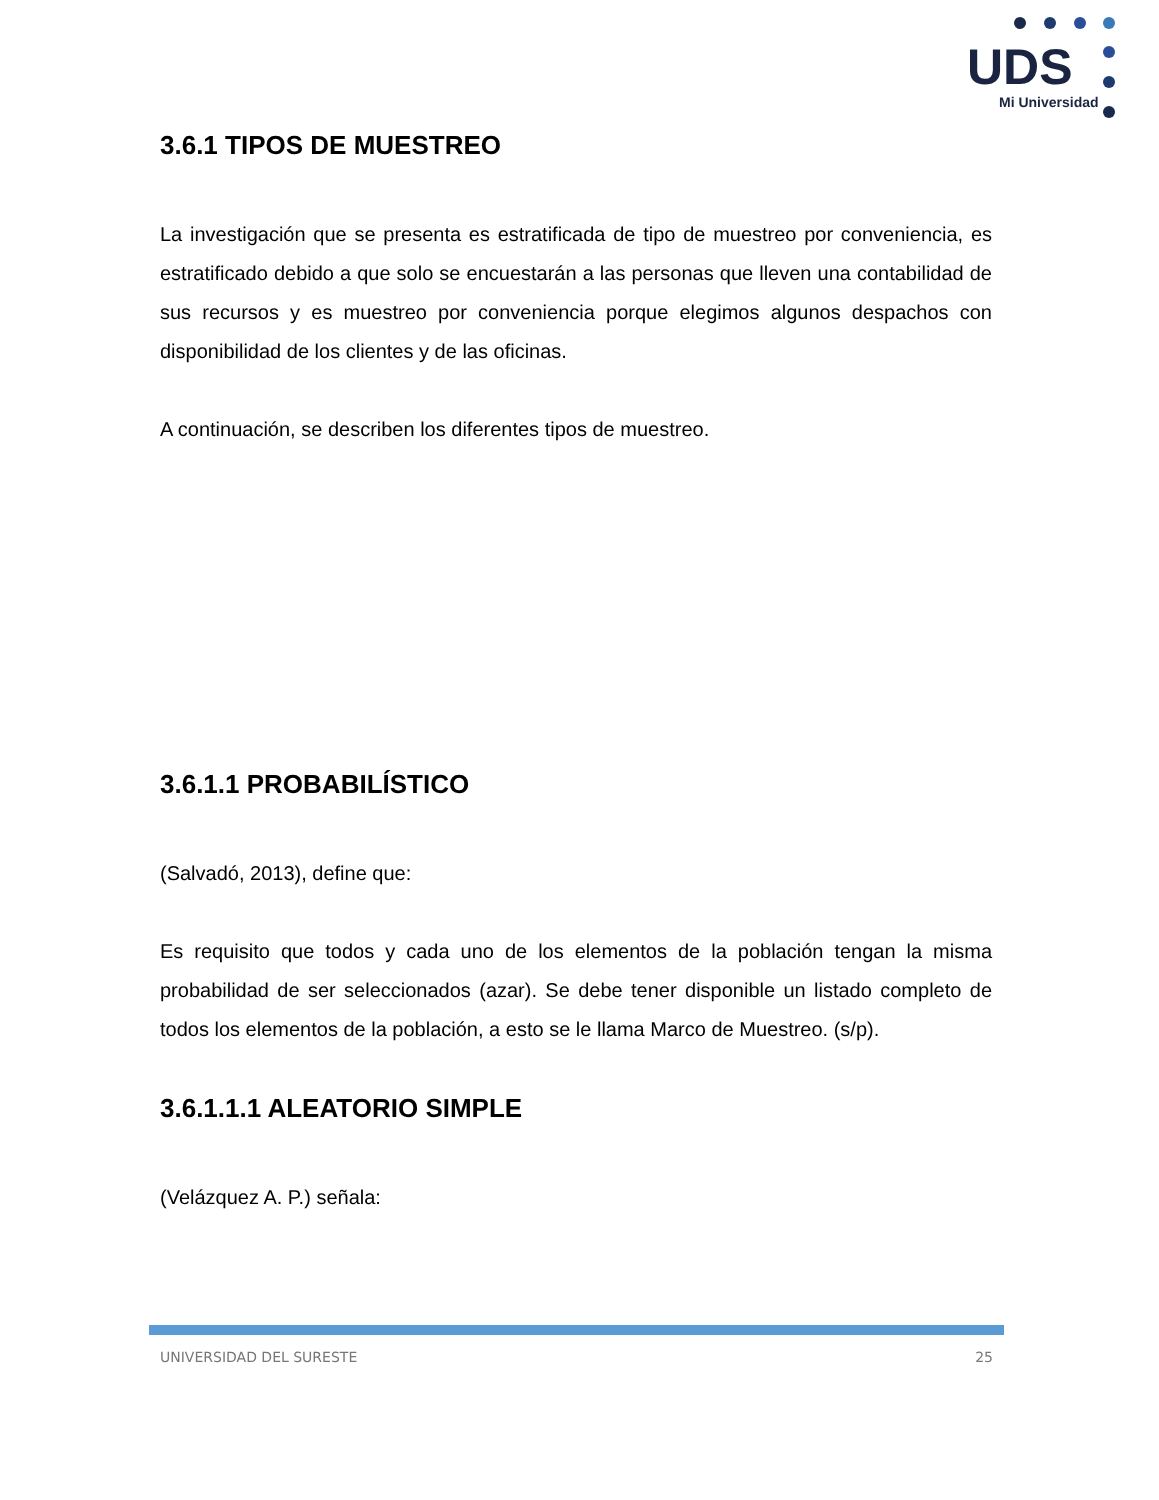UDS
Mi Universidad
3.6.1 TIPOS DE MUESTREO
La investigación que se presenta es estratificada de tipo de muestreo por conveniencia, es estratificado debido a que solo se encuestarán a las personas que lleven una contabilidad de sus recursos y es muestreo por conveniencia porque elegimos algunos despachos con disponibilidad de los clientes y de las oficinas.
A continuación, se describen los diferentes tipos de muestreo.
3.6.1.1 PROBABILÍSTICO
(Salvadó, 2013), define que:
Es requisito que todos y cada uno de los elementos de la población tengan la misma probabilidad de ser seleccionados (azar). Se debe tener disponible un listado completo de todos los elementos de la población, a esto se le llama Marco de Muestreo. (s/p).
3.6.1.1.1 ALEATORIO SIMPLE
(Velázquez A. P.) señala:
UNIVERSIDAD DEL SURESTE 25